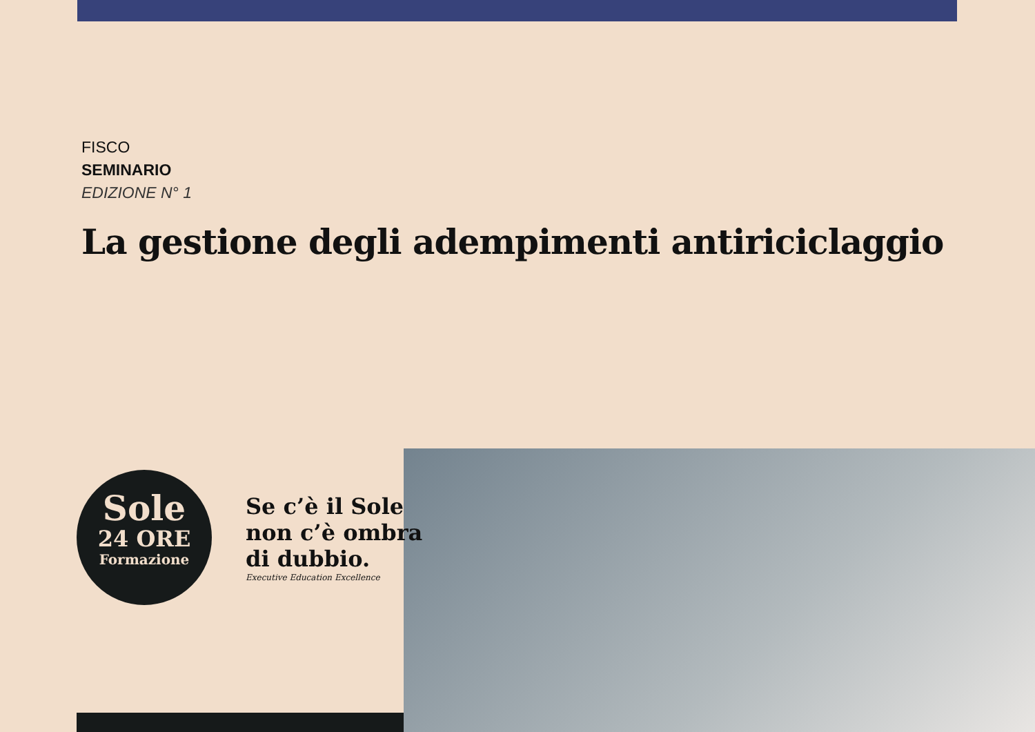FISCO
SEMINARIO
EDIZIONE N° 1
La gestione degli adempimenti antiriciclaggio
Sole
24 ORE
Formazione
Se c’è il Sole
non c’è ombra
di dubbio.
Executive Education Excellence